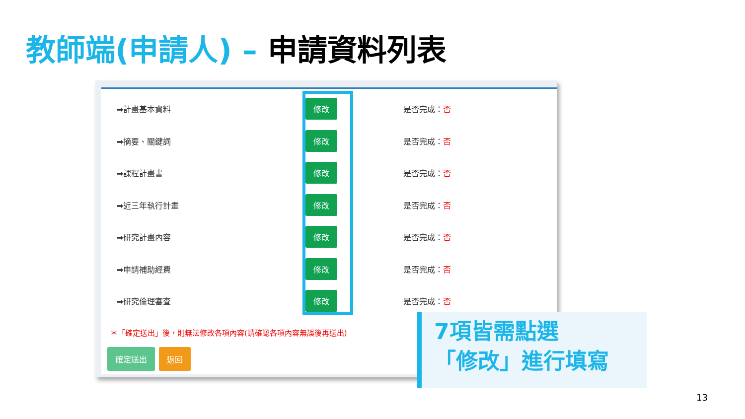教師端(申請人) – 申請資料列表
| ➡計畫基本資料 | 修改 | 是否完成： 否 |
| ➡摘要、關鍵詞 | 修改 | 是否完成： 否 |
| ➡課程計畫書 | 修改 | 是否完成： 否 |
| ➡近三年執行計畫 | 修改 | 是否完成： 否 |
| ➡研究計畫內容 | 修改 | 是否完成： 否 |
| ➡申請補助經費 | 修改 | 是否完成： 否 |
| ➡研究倫理審查 | 修改 | 是否完成： 否 |
＊「確定送出」後，則無法修改各項內容(請確認各項內容無誤後再送出)
確定送出 返回
7項皆需點選
「修改」進行填寫
13